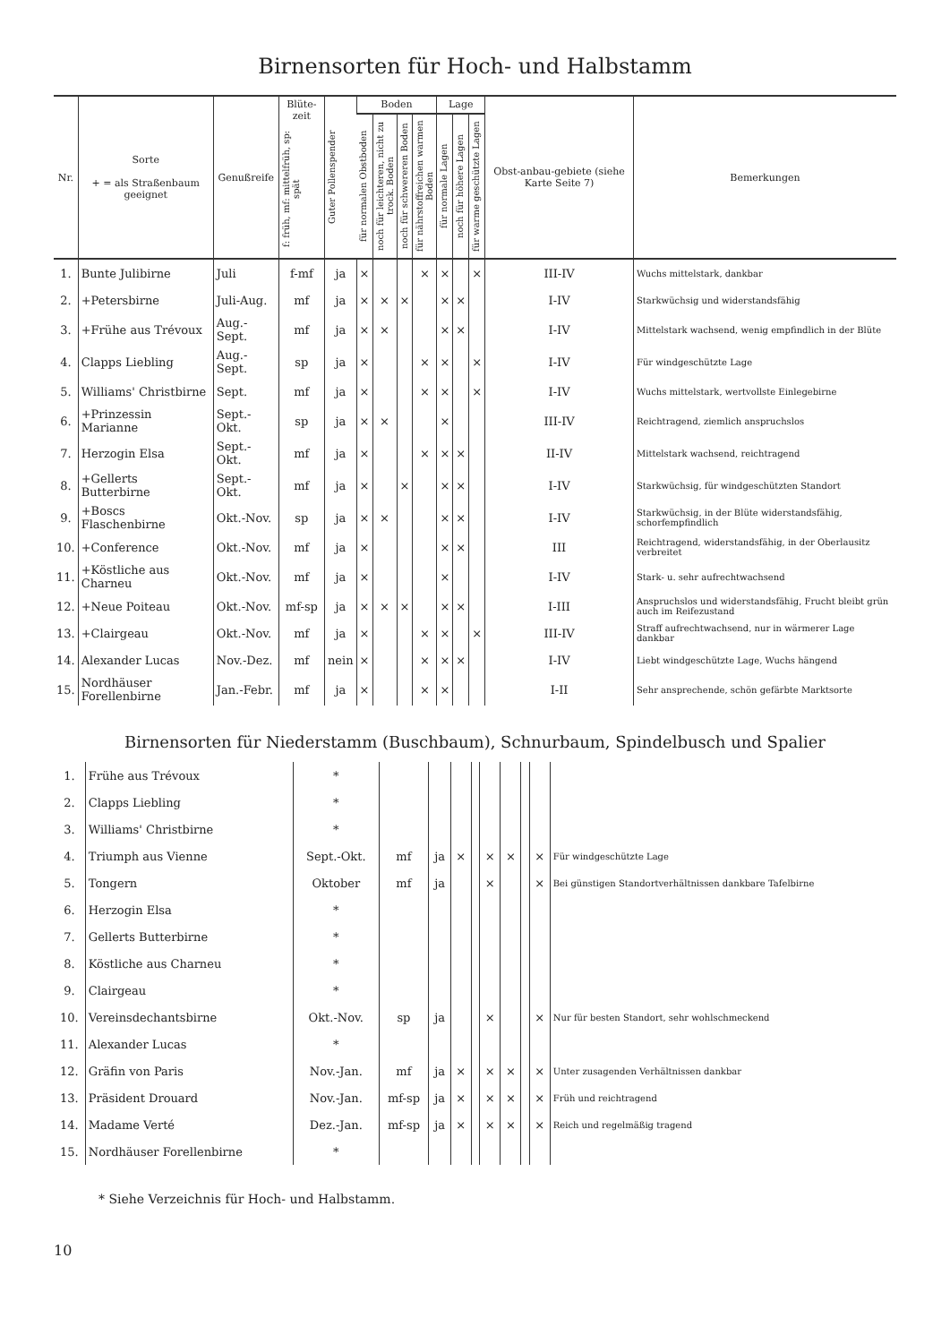Birnensorten für Hoch- und Halbstamm
| Nr. | Sorte + = als Straßenbaum geeignet | Genußreife | Blüte-zeit f: früh, mf: mittelfrüh, sp: spät | Guter Pollenspender | Boden | | | | Lage | | | Obst-anbau-gebiete (siehe Karte Seite 7) | Bemerkungen |
| --- | --- | --- | --- | --- | --- | --- | --- | --- | --- | --- | --- | --- | --- |
| | | | | | für normalen Obstboden | noch für leichteren, nicht zu trock. Boden | noch für schwereren Boden | für nährstoffreichen warmen Boden | für normale Lagen | noch für höhere Lagen | für warme geschützte Lagen | | |
| 1. | Bunte Julibirne | Juli | f-mf | ja | × | | | × | × | | × | III-IV | Wuchs mittelstark, dankbar |
| 2. | +Petersbirne | Juli-Aug. | mf | ja | × | × | × | | × | × | | I-IV | Starkwüchsig und widerstandsfähig |
| 3. | +Frühe aus Trévoux | Aug.-Sept. | mf | ja | × | × | | | × | × | | I-IV | Mittelstark wachsend, wenig empfindlich in der Blüte |
| 4. | Clapps Liebling | Aug.-Sept. | sp | ja | × | | | × | × | | × | I-IV | Für windgeschützte Lage |
| 5. | Williams' Christbirne | Sept. | mf | ja | × | | | × | × | | × | I-IV | Wuchs mittelstark, wertvollste Einlegebirne |
| 6. | +Prinzessin Marianne | Sept.-Okt. | sp | ja | × | × | | | × | | | III-IV | Reichtragend, ziemlich anspruchslos |
| 7. | Herzogin Elsa | Sept.-Okt. | mf | ja | × | | | × | × | × | | II-IV | Mittelstark wachsend, reichtragend |
| 8. | +Gellerts Butterbirne | Sept.-Okt. | mf | ja | × | | × | | × | × | | I-IV | Starkwüchsig, für windgeschützten Standort |
| 9. | +Boscs Flaschenbirne | Okt.-Nov. | sp | ja | × | × | | | × | × | | I-IV | Starkwüchsig, in der Blüte widerstandsfähig, schorfempfindlich |
| 10. | +Conference | Okt.-Nov. | mf | ja | × | | | | × | × | | III | Reichtragend, widerstandsfähig, in der Oberlausitz verbreitet |
| 11. | +Köstliche aus Charneu | Okt.-Nov. | mf | ja | × | | | | × | | | I-IV | Stark- u. sehr aufrechtwachsend |
| 12. | +Neue Poiteau | Okt.-Nov. | mf-sp | ja | × | × | × | | × | × | | I-III | Anspruchslos und widerstandsfähig, Frucht bleibt grün auch im Reifezustand |
| 13. | +Clairgeau | Okt.-Nov. | mf | ja | × | | | × | × | | × | III-IV | Straff aufrechtwachsend, nur in wärmerer Lage dankbar |
| 14. | Alexander Lucas | Nov.-Dez. | mf | nein | × | | | × | × | × | | I-IV | Liebt windgeschützte Lage, Wuchs hängend |
| 15. | Nordhäuser Forellenbirne | Jan.-Febr. | mf | ja | × | | | × | × | | | I-II | Sehr ansprechende, schön gefärbte Marktsorte |
Birnensorten für Niederstamm (Buschbaum), Schnurbaum, Spindelbusch und Spalier
| 1. | Frühe aus Trévoux | * | | | | | | | | | |
| 2. | Clapps Liebling | * | | | | | | | | | |
| 3. | Williams' Christbirne | * | | | | | | | | | |
| 4. | Triumph aus Vienne | Sept.-Okt. | mf | ja | × | | × | × | | × | Für windgeschützte Lage |
| 5. | Tongern | Oktober | mf | ja | | | × | | | × | Bei günstigen Standortverhältnissen dankbare Tafelbirne |
| 6. | Herzogin Elsa | * | | | | | | | | | |
| 7. | Gellerts Butterbirne | * | | | | | | | | | |
| 8. | Köstliche aus Charneu | * | | | | | | | | | |
| 9. | Clairgeau | * | | | | | | | | | |
| 10. | Vereinsdechantsbirne | Okt.-Nov. | sp | ja | | | × | | | × | Nur für besten Standort, sehr wohlschmeckend |
| 11. | Alexander Lucas | * | | | | | | | | | |
| 12. | Gräfin von Paris | Nov.-Jan. | mf | ja | × | | × | × | | × | Unter zusagenden Verhältnissen dankbar |
| 13. | Präsident Drouard | Nov.-Jan. | mf-sp | ja | × | | × | × | | × | Früh und reichtragend |
| 14. | Madame Verté | Dez.-Jan. | mf-sp | ja | × | | × | × | | × | Reich und regelmäßig tragend |
| 15. | Nordhäuser Forellenbirne | * | | | | | | | | | |
* Siehe Verzeichnis für Hoch- und Halbstamm.
10